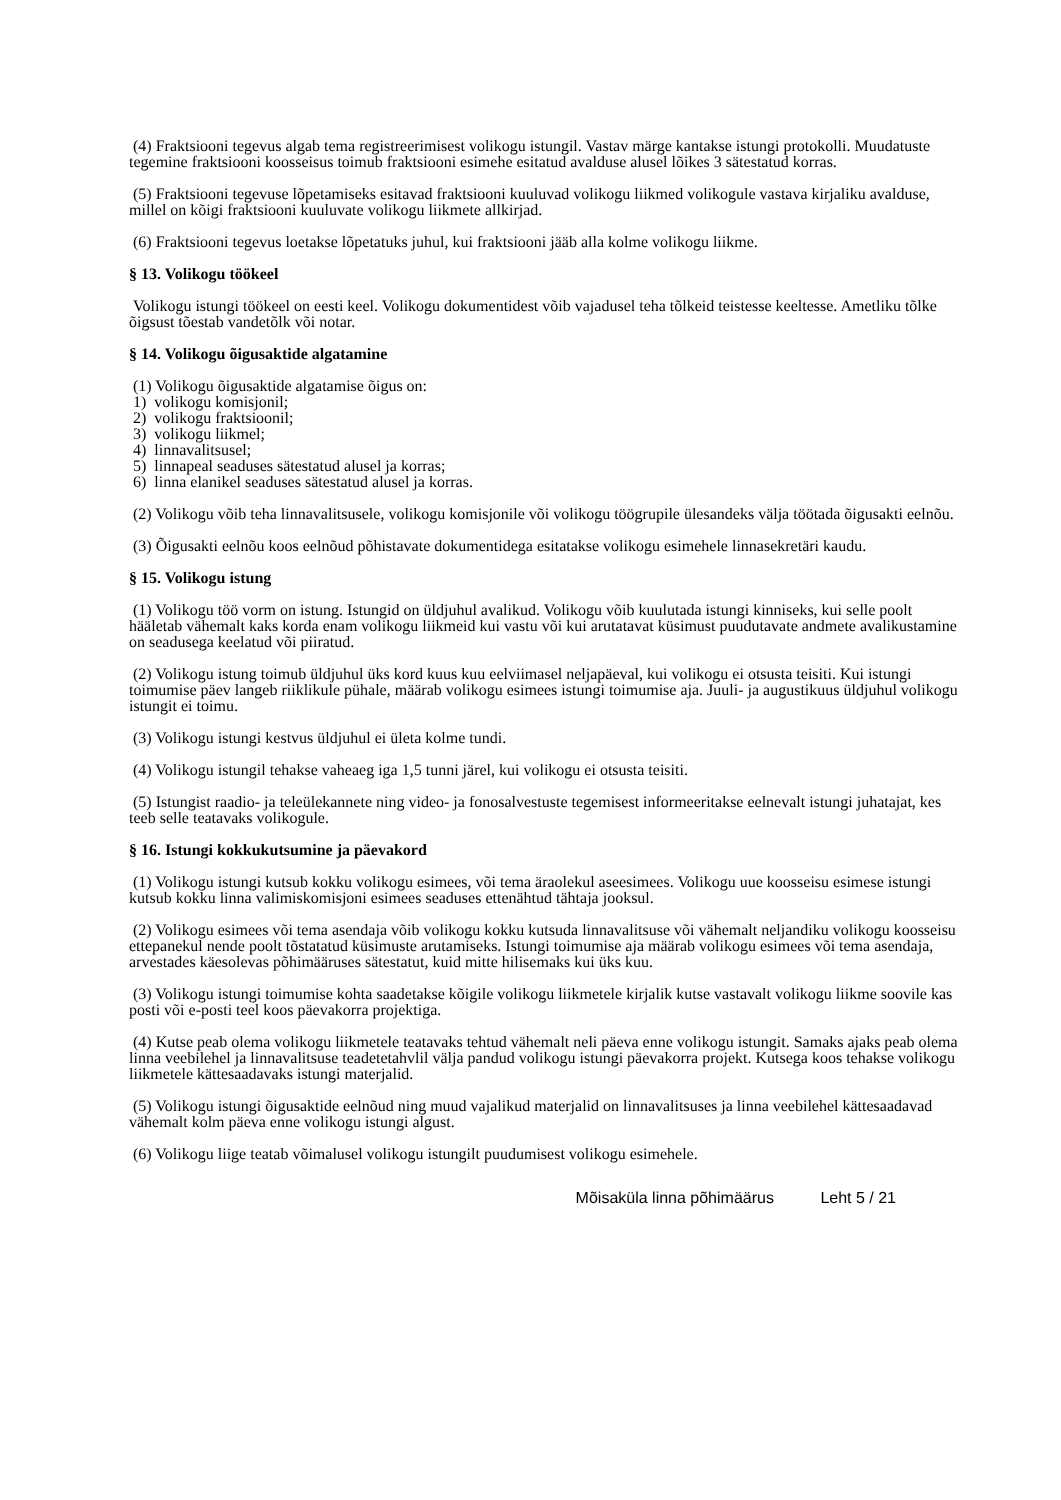(4) Fraktsiooni tegevus algab tema registreerimisest volikogu istungil. Vastav märge kantakse istungi protokolli. Muudatuste tegemine fraktsiooni koosseisus toimub fraktsiooni esimehe esitatud avalduse alusel lõikes 3 sätestatud korras.
(5) Fraktsiooni tegevuse lõpetamiseks esitavad fraktsiooni kuuluvad volikogu liikmed volikogule vastava kirjaliku avalduse, millel on kõigi fraktsiooni kuuluvate volikogu liikmete allkirjad.
(6) Fraktsiooni tegevus loetakse lõpetatuks juhul, kui fraktsiooni jääb alla kolme volikogu liikme.
§ 13. Volikogu töökeel
Volikogu istungi töökeel on eesti keel. Volikogu dokumentidest võib vajadusel teha tõlkeid teistesse keeltesse. Ametliku tõlke õigsust tõestab vandetõlk või notar.
§ 14. Volikogu õigusaktide algatamine
(1) Volikogu õigusaktide algatamise õigus on:
1) volikogu komisjonil;
2) volikogu fraktsioonil;
3) volikogu liikmel;
4) linnavalitsusel;
5) linnapeal seaduses sätestatud alusel ja korras;
6) linna elanikel seaduses sätestatud alusel ja korras.
(2) Volikogu võib teha linnavalitsusele, volikogu komisjonile või volikogu töögrupile ülesandeks välja töötada õigusakti eelnõu.
(3) Õigusakti eelnõu koos eelnõud põhistavate dokumentidega esitatakse volikogu esimehele linnasekretäri kaudu.
§ 15. Volikogu istung
(1) Volikogu töö vorm on istung. Istungid on üldjuhul avalikud. Volikogu võib kuulutada istungi kinniseks, kui selle poolt hääletab vähemalt kaks korda enam volikogu liikmeid kui vastu või kui arutatavat küsimust puudutavate andmete avalikustamine on seadusega keelatud või piiratud.
(2) Volikogu istung toimub üldjuhul üks kord kuus kuu eelviimasel neljapäeval, kui volikogu ei otsusta teisiti. Kui istungi toimumise päev langeb riiklikule pühale, määrab volikogu esimees istungi toimumise aja. Juuli- ja augustikuus üldjuhul volikogu istungit ei toimu.
(3) Volikogu istungi kestvus üldjuhul ei ületa kolme tundi.
(4) Volikogu istungil tehakse vaheaeg iga 1,5 tunni järel, kui volikogu ei otsusta teisiti.
(5) Istungist raadio- ja teleülekannete ning video- ja fonosalvestuste tegemisest informeeritakse eelnevalt istungi juhatajat, kes teeb selle teatavaks volikogule.
§ 16. Istungi kokkukutsumine ja päevakord
(1) Volikogu istungi kutsub kokku volikogu esimees, või tema äraolekul aseesimees. Volikogu uue koosseisu esimese istungi kutsub kokku linna valimiskomisjoni esimees seaduses ettenähtud tähtaja jooksul.
(2) Volikogu esimees või tema asendaja võib volikogu kokku kutsuda linnavalitsuse või vähemalt neljandiku volikogu koosseisu ettepanekul nende poolt tõstatatud küsimuste arutamiseks. Istungi toimumise aja määrab volikogu esimees või tema asendaja, arvestades käesolevas põhimääruses sätestatut, kuid mitte hilisemaks kui üks kuu.
(3) Volikogu istungi toimumise kohta saadetakse kõigile volikogu liikmetele kirjalik kutse vastavalt volikogu liikme soovile kas posti või e-posti teel koos päevakorra projektiga.
(4) Kutse peab olema volikogu liikmetele teatavaks tehtud vähemalt neli päeva enne volikogu istungit. Samaks ajaks peab olema linna veebilehel ja linnavalitsuse teadetetahvlil välja pandud volikogu istungi päevakorra projekt. Kutsega koos tehakse volikogu liikmetele kättesaadavaks istungi materjalid.
(5) Volikogu istungi õigusaktide eelnõud ning muud vajalikud materjalid on linnavalitsuses ja linna veebilehel kättesaadavad vähemalt kolm päeva enne volikogu istungi algust.
(6) Volikogu liige teatab võimalusel volikogu istungilt puudumisest volikogu esimehele.
Mõisaküla linna põhimäärus Leht 5 / 21